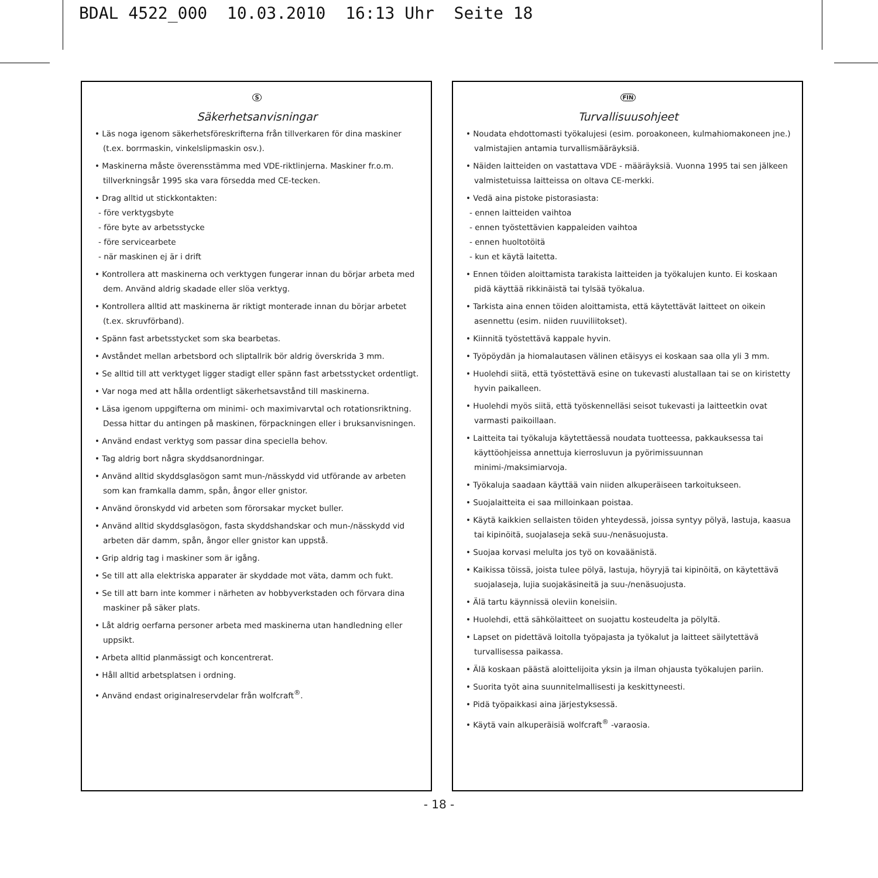BDAL 4522_000 10.03.2010 16:13 Uhr Seite 18
S
Säkerhetsanvisningar
• Läs noga igenom säkerhetsföreskrifterna från tillverkaren för dina maskiner (t.ex. borrmaskin, vinkelslipmaskin osv.).
• Maskinerna måste överensstämma med VDE-riktlinjerna. Maskiner fr.o.m. tillverkningsår 1995 ska vara försedda med CE-tecken.
• Drag alltid ut stickkontakten:
- före verktygsbyte
- före byte av arbetsstycke
- före servicearbete
- när maskinen ej är i drift
• Kontrollera att maskinerna och verktygen fungerar innan du börjar arbeta med dem. Använd aldrig skadade eller slöa verktyg.
• Kontrollera alltid att maskinerna är riktigt monterade innan du börjar arbetet (t.ex. skruvförband).
• Spänn fast arbetsstycket som ska bearbetas.
• Avståndet mellan arbetsbord och sliptallrik bör aldrig överskrida 3 mm.
• Se alltid till att verktyget ligger stadigt eller spänn fast arbetsstycket ordentligt.
• Var noga med att hålla ordentligt säkerhetsavstånd till maskinerna.
• Läsa igenom uppgifterna om minimi- och maximivarvtal och rotationsriktning. Dessa hittar du antingen på maskinen, förpackningen eller i bruksanvisningen.
• Använd endast verktyg som passar dina speciella behov.
• Tag aldrig bort några skyddsanordningar.
• Använd alltid skyddsglasögon samt mun-/nässkydd vid utförande av arbeten som kan framkalla damm, spån, ångor eller gnistor.
• Använd öronskydd vid arbeten som förorsakar mycket buller.
• Använd alltid skyddsglasögon, fasta skyddshandskar och mun-/nässkydd vid arbeten där damm, spån, ångor eller gnistor kan uppstå.
• Grip aldrig tag i maskiner som är igång.
• Se till att alla elektriska apparater är skyddade mot väta, damm och fukt.
• Se till att barn inte kommer i närheten av hobbyverkstaden och förvara dina maskiner på säker plats.
• Låt aldrig oerfarna personer arbeta med maskinerna utan handledning eller uppsikt.
• Arbeta alltid planmässigt och koncentrerat.
• Håll alltid arbetsplatsen i ordning.
• Använd endast originalreservdelar från wolfcraft<sup>®</sup>.
FIN
Turvallisuusohjeet
• Noudata ehdottomasti työkalujesi (esim. poroakoneen, kulmahiomakoneen jne.) valmistajien antamia turvallismääräyksiä.
• Näiden laitteiden on vastattava VDE - määräyksiä. Vuonna 1995 tai sen jälkeen valmistetuissa laitteissa on oltava CE-merkki.
• Vedä aina pistoke pistorasiasta:
- ennen laitteiden vaihtoa
- ennen työstettävien kappaleiden vaihtoa
- ennen huoltotöitä
- kun et käytä laitetta.
• Ennen töiden aloittamista tarakista laitteiden ja työkalujen kunto. Ei koskaan pidä käyttää rikkinäistä tai tylsää työkalua.
• Tarkista aina ennen töiden aloittamista, että käytettävät laitteet on oikein asennettu (esim. niiden ruuviliitokset).
• Kiinnitä työstettävä kappale hyvin.
• Työpöydän ja hiomalautasen välinen etäisyys ei koskaan saa olla yli 3 mm.
• Huolehdi siitä, että työstettävä esine on tukevasti alustallaan tai se on kiristetty hyvin paikalleen.
• Huolehdi myös siitä, että työskennelläsi seisot tukevasti ja laitteetkin ovat varmasti paikoillaan.
• Laitteita tai työkaluja käytettäessä noudata tuotteessa, pakkauksessa tai käyttöohjeissa annettuja kierrosluvun ja pyörimissuunnan minimi-/maksimiarvoja.
• Työkaluja saadaan käyttää vain niiden alkuperäiseen tarkoitukseen.
• Suojalaitteita ei saa milloinkaan poistaa.
• Käytä kaikkien sellaisten töiden yhteydessä, joissa syntyy pölyä, lastuja, kaasua tai kipinöitä, suojalaseja sekä suu-/nenäsuojusta.
• Suojaa korvasi melulta jos työ on kovaäänistä.
• Kaikissa töissä, joista tulee pölyä, lastuja, höyryjä tai kipinöitä, on käytettävä suojalaseja, lujia suojakäsineitä ja suu-/nenäsuojusta.
• Älä tartu käynnissä oleviin koneisiin.
• Huolehdi, että sähkölaitteet on suojattu kosteudelta ja pölyltä.
• Lapset on pidettävä loitolla työpajasta ja työkalut ja laitteet säilytettävä turvallisessa paikassa.
• Älä koskaan päästä aloittelijoita yksin ja ilman ohjausta työkalujen pariin.
• Suorita työt aina suunnitelmallisesti ja keskittyneesti.
• Pidä työpaikkasi aina järjestyksessä.
• Käytä vain alkuperäisiä wolfcraft<sup>®</sup> -varaosia.
- 18 -